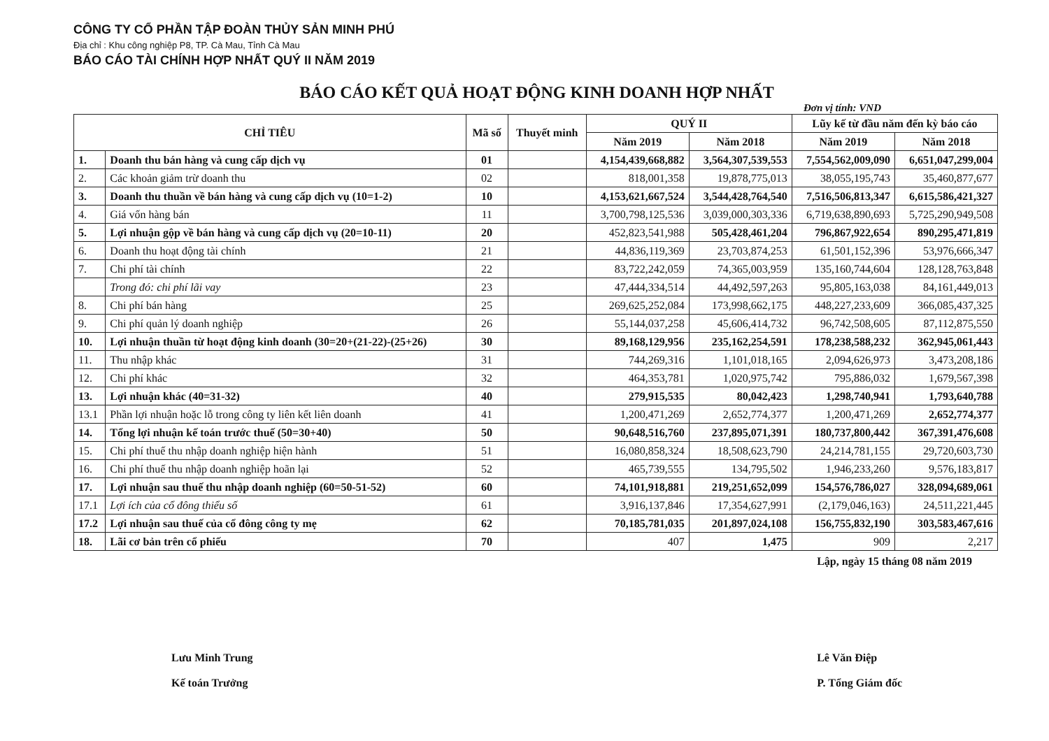CÔNG TY CỔ PHẦN TẬP ĐOÀN THỦY SẢN MINH PHÚ
Địa chỉ : Khu công nghiệp P8, TP. Cà Mau, Tỉnh Cà Mau
BÁO CÁO TÀI CHÍNH HỢP NHẤT QUÝ II NĂM 2019
BÁO CÁO KẾT QUẢ HOẠT ĐỘNG KINH DOANH HỢP NHẤT
Đơn vị tính: VND
| CHỈ TIÊU | | Mã số | Thuyết minh | QUÝ II | | Lũy kế từ đầu năm đến kỳ báo cáo | |
| --- | --- | --- | --- | --- | --- | --- | --- |
| | | | | Năm 2019 | Năm 2018 | Năm 2019 | Năm 2018 |
| 1. | Doanh thu bán hàng và cung cấp dịch vụ | 01 | | 4,154,439,668,882 | 3,564,307,539,553 | 7,554,562,009,090 | 6,651,047,299,004 |
| 2. | Các khoản giảm trừ doanh thu | 02 | | 818,001,358 | 19,878,775,013 | 38,055,195,743 | 35,460,877,677 |
| 3. | Doanh thu thuần về bán hàng và cung cấp dịch vụ (10=1-2) | 10 | | 4,153,621,667,524 | 3,544,428,764,540 | 7,516,506,813,347 | 6,615,586,421,327 |
| 4. | Giá vốn hàng bán | 11 | | 3,700,798,125,536 | 3,039,000,303,336 | 6,719,638,890,693 | 5,725,290,949,508 |
| 5. | Lợi nhuận gộp về bán hàng và cung cấp dịch vụ (20=10-11) | 20 | | 452,823,541,988 | 505,428,461,204 | 796,867,922,654 | 890,295,471,819 |
| 6. | Doanh thu hoạt động tài chính | 21 | | 44,836,119,369 | 23,703,874,253 | 61,501,152,396 | 53,976,666,347 |
| 7. | Chi phí tài chính | 22 | | 83,722,242,059 | 74,365,003,959 | 135,160,744,604 | 128,128,763,848 |
| | Trong đó: chi phí lãi vay | 23 | | 47,444,334,514 | 44,492,597,263 | 95,805,163,038 | 84,161,449,013 |
| 8. | Chi phí bán hàng | 25 | | 269,625,252,084 | 173,998,662,175 | 448,227,233,609 | 366,085,437,325 |
| 9. | Chi phí quản lý doanh nghiệp | 26 | | 55,144,037,258 | 45,606,414,732 | 96,742,508,605 | 87,112,875,550 |
| 10. | Lợi nhuận thuần từ hoạt động kinh doanh (30=20+(21-22)-(25+26) | 30 | | 89,168,129,956 | 235,162,254,591 | 178,238,588,232 | 362,945,061,443 |
| 11. | Thu nhập khác | 31 | | 744,269,316 | 1,101,018,165 | 2,094,626,973 | 3,473,208,186 |
| 12. | Chi phí khác | 32 | | 464,353,781 | 1,020,975,742 | 795,886,032 | 1,679,567,398 |
| 13. | Lợi nhuận khác (40=31-32) | 40 | | 279,915,535 | 80,042,423 | 1,298,740,941 | 1,793,640,788 |
| 13.1 | Phần lợi nhuận hoặc lỗ trong công ty liên kết liên doanh | 41 | | 1,200,471,269 | 2,652,774,377 | 1,200,471,269 | 2,652,774,377 |
| 14. | Tổng lợi nhuận kế toán trước thuế (50=30+40) | 50 | | 90,648,516,760 | 237,895,071,391 | 180,737,800,442 | 367,391,476,608 |
| 15. | Chi phí thuế thu nhập doanh nghiệp hiện hành | 51 | | 16,080,858,324 | 18,508,623,790 | 24,214,781,155 | 29,720,603,730 |
| 16. | Chi phí thuế thu nhập doanh nghiệp hoãn lại | 52 | | 465,739,555 | 134,795,502 | 1,946,233,260 | 9,576,183,817 |
| 17. | Lợi nhuận sau thuế thu nhập doanh nghiệp (60=50-51-52) | 60 | | 74,101,918,881 | 219,251,652,099 | 154,576,786,027 | 328,094,689,061 |
| 17.1 | Lợi ích của cổ đông thiểu số | 61 | | 3,916,137,846 | 17,354,627,991 | (2,179,046,163) | 24,511,221,445 |
| 17.2 | Lợi nhuận sau thuế của cổ đông công ty mẹ | 62 | | 70,185,781,035 | 201,897,024,108 | 156,755,832,190 | 303,583,467,616 |
| 18. | Lãi cơ bản trên cổ phiếu | 70 | | 407 | 1,475 | 909 | 2,217 |
Lập, ngày 15 tháng 08 năm 2019
Lưu Minh Trung
Kế toán Trưởng
Lê Văn Điệp
P. Tổng Giám đốc